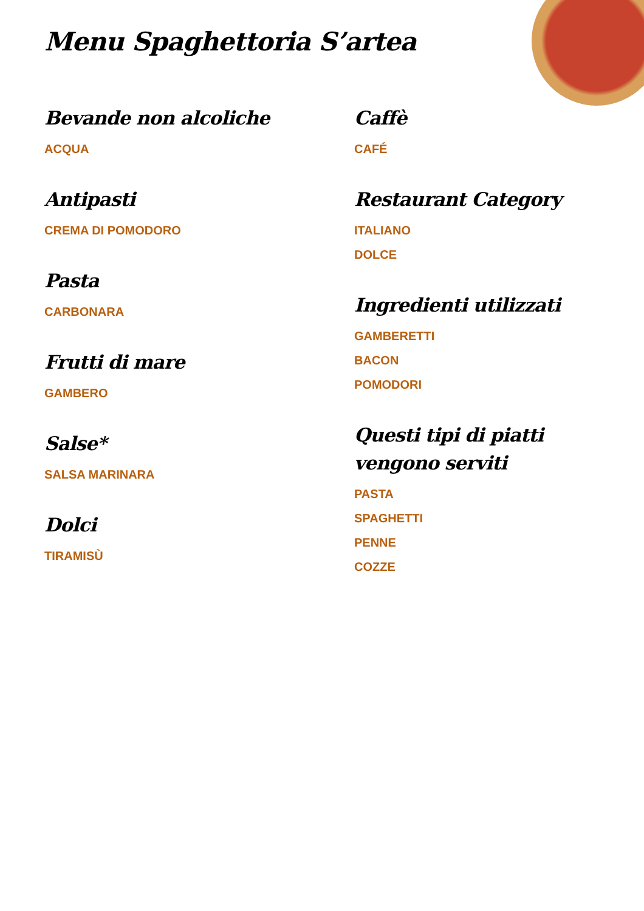Menu Spaghettoria S’artea
Bevande non alcoliche
ACQUA
Antipasti
CREMA DI POMODORO
Pasta
CARBONARA
Frutti di mare
GAMBERO
Salse*
SALSA MARINARA
Dolci
TIRAMISÙ
Caffè
CAFÉ
Restaurant Category
ITALIANO
DOLCE
Ingredienti utilizzati
GAMBERETTI
BACON
POMODORI
Questi tipi di piatti vengono serviti
PASTA
SPAGHETTI
PENNE
COZZE